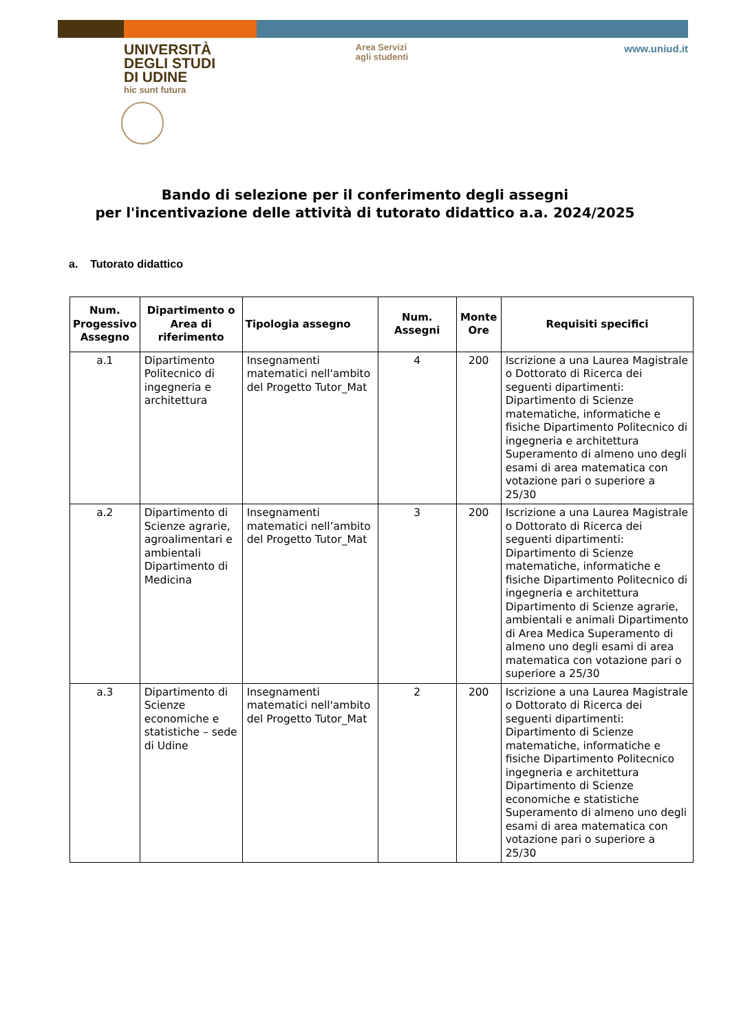UNIVERSITÀ
DEGLI STUDI
DI UDINE
hic sunt futura
Area Servizi
agli studenti
www.uniud.it
Bando di selezione per il conferimento degli assegni
per l'incentivazione delle attività di tutorato didattico a.a. 2024/2025
a. Tutorato didattico
| Num. Progessivo Assegno | Dipartimento o Area di riferimento | Tipologia assegno | Num. Assegni | Monte Ore | Requisiti specifici |
| --- | --- | --- | --- | --- | --- |
| a.1 | Dipartimento Politecnico di ingegneria e architettura | Insegnamenti matematici nell'ambito del Progetto Tutor_Mat | 4 | 200 | Iscrizione a una Laurea Magistrale o Dottorato di Ricerca dei seguenti dipartimenti: Dipartimento di Scienze matematiche, informatiche e fisiche Dipartimento Politecnico di ingegneria e architettura Superamento di almeno uno degli esami di area matematica con votazione pari o superiore a 25/30 |
| a.2 | Dipartimento di Scienze agrarie, agroalimentari e ambientali Dipartimento di Medicina | Insegnamenti matematici nell’ambito del Progetto Tutor_Mat | 3 | 200 | Iscrizione a una Laurea Magistrale o Dottorato di Ricerca dei seguenti dipartimenti: Dipartimento di Scienze matematiche, informatiche e fisiche Dipartimento Politecnico di ingegneria e architettura Dipartimento di Scienze agrarie, ambientali e animali Dipartimento di Area Medica Superamento di almeno uno degli esami di area matematica con votazione pari o superiore a 25/30 |
| a.3 | Dipartimento di Scienze economiche e statistiche – sede di Udine | Insegnamenti matematici nell'ambito del Progetto Tutor_Mat | 2 | 200 | Iscrizione a una Laurea Magistrale o Dottorato di Ricerca dei seguenti dipartimenti: Dipartimento di Scienze matematiche, informatiche e fisiche Dipartimento Politecnico ingegneria e architettura Dipartimento di Scienze economiche e statistiche Superamento di almeno uno degli esami di area matematica con votazione pari o superiore a 25/30 |